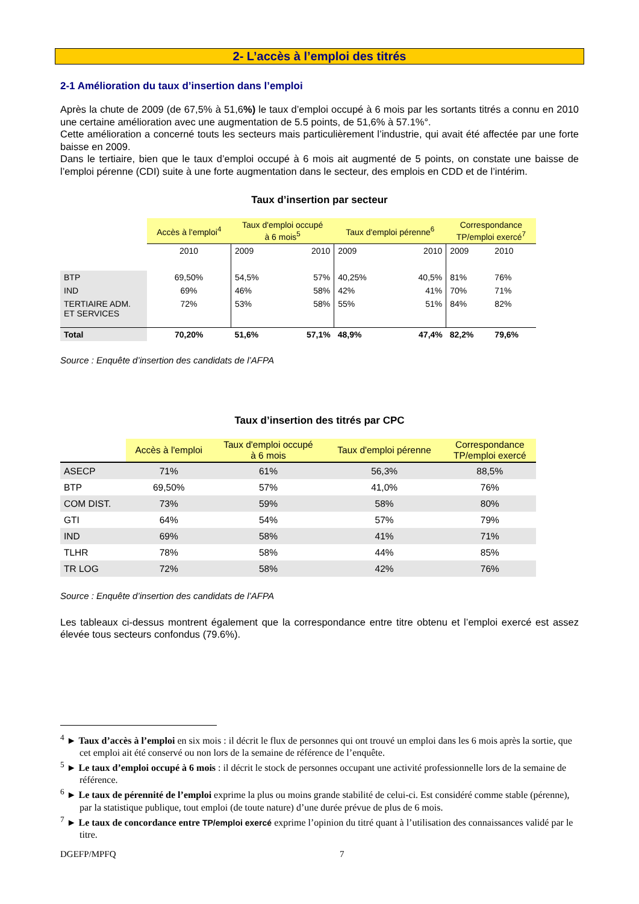2- L’accès à l’emploi des titrés
2-1 Amélioration du taux d’insertion dans l’emploi
Après la chute de 2009 (de 67,5% à 51,6%) le taux d’emploi occupé à 6 mois par les sortants titrés a connu en 2010 une certaine amélioration avec une augmentation de 5.5 points, de 51,6% à 57.1%°.
Cette amélioration a concerné touts les secteurs mais particulièrement l’industrie, qui avait été affectée par une forte baisse en 2009.
Dans le tertiaire, bien que le taux d’emploi occupé à 6 mois ait augmenté de 5 points, on constate une baisse de l’emploi pérenne (CDI) suite à une forte augmentation dans le secteur, des emplois en CDD et de l’intérim.
Taux d’insertion par secteur
| | Accès à l'emploi<sup>4</sup> | Taux d'emploi occupé à 6 mois<sup>5</sup> | | Taux d'emploi pérenne<sup>6</sup> | | Correspondance TP/emploi exercé<sup>7</sup> | |
| | 2010 | 2009 | 2010 | 2009 | 2010 | 2009 | 2010 |
| BTP | 69,50% | 54,5% | 57% | 40,25% | 40,5% | 81% | 76% |
| IND | 69% | 46% | 58% | 42% | 41% | 70% | 71% |
| TERTIAIRE ADM. ET SERVICES | 72% | 53% | 58% | 55% | 51% | 84% | 82% |
| Total | 70,20% | 51,6% | 57,1% | 48,9% | 47,4% | 82,2% | 79,6% |
Source : Enquête d’insertion des candidats de l’AFPA
Taux d’insertion des titrés par CPC
| | Accès à l'emploi | Taux d'emploi occupé à 6 mois | Taux d'emploi pérenne | Correspondance TP/emploi exercé |
| ASECP | 71% | 61% | 56,3% | 88,5% |
| BTP | 69,50% | 57% | 41,0% | 76% |
| COM DIST. | 73% | 59% | 58% | 80% |
| GTI | 64% | 54% | 57% | 79% |
| IND | 69% | 58% | 41% | 71% |
| TLHR | 78% | 58% | 44% | 85% |
| TR LOG | 72% | 58% | 42% | 76% |
Source : Enquête d’insertion des candidats de l’AFPA
Les tableaux ci-dessus montrent également que la correspondance entre titre obtenu et l’emploi exercé est assez élevée tous secteurs confondus (79.6%).
<sup>4</sup> ► Taux d’accès à l’emploi en six mois : il décrit le flux de personnes qui ont trouvé un emploi dans les 6 mois après la sortie, que cet emploi ait été conservé ou non lors de la semaine de référence de l’enquête.
<sup>5</sup> ► Le taux d’emploi occupé à 6 mois : il décrit le stock de personnes occupant une activité professionnelle lors de la semaine de référence.
<sup>6</sup> ► Le taux de pérennité de l’emploi exprime la plus ou moins grande stabilité de celui-ci. Est considéré comme stable (pérenne), par la statistique publique, tout emploi (de toute nature) d’une durée prévue de plus de 6 mois.
<sup>7</sup> ► Le taux de concordance entre TP/emploi exercé exprime l’opinion du titré quant à l’utilisation des connaissances validé par le titre.
DGEFP/MPFQ 7